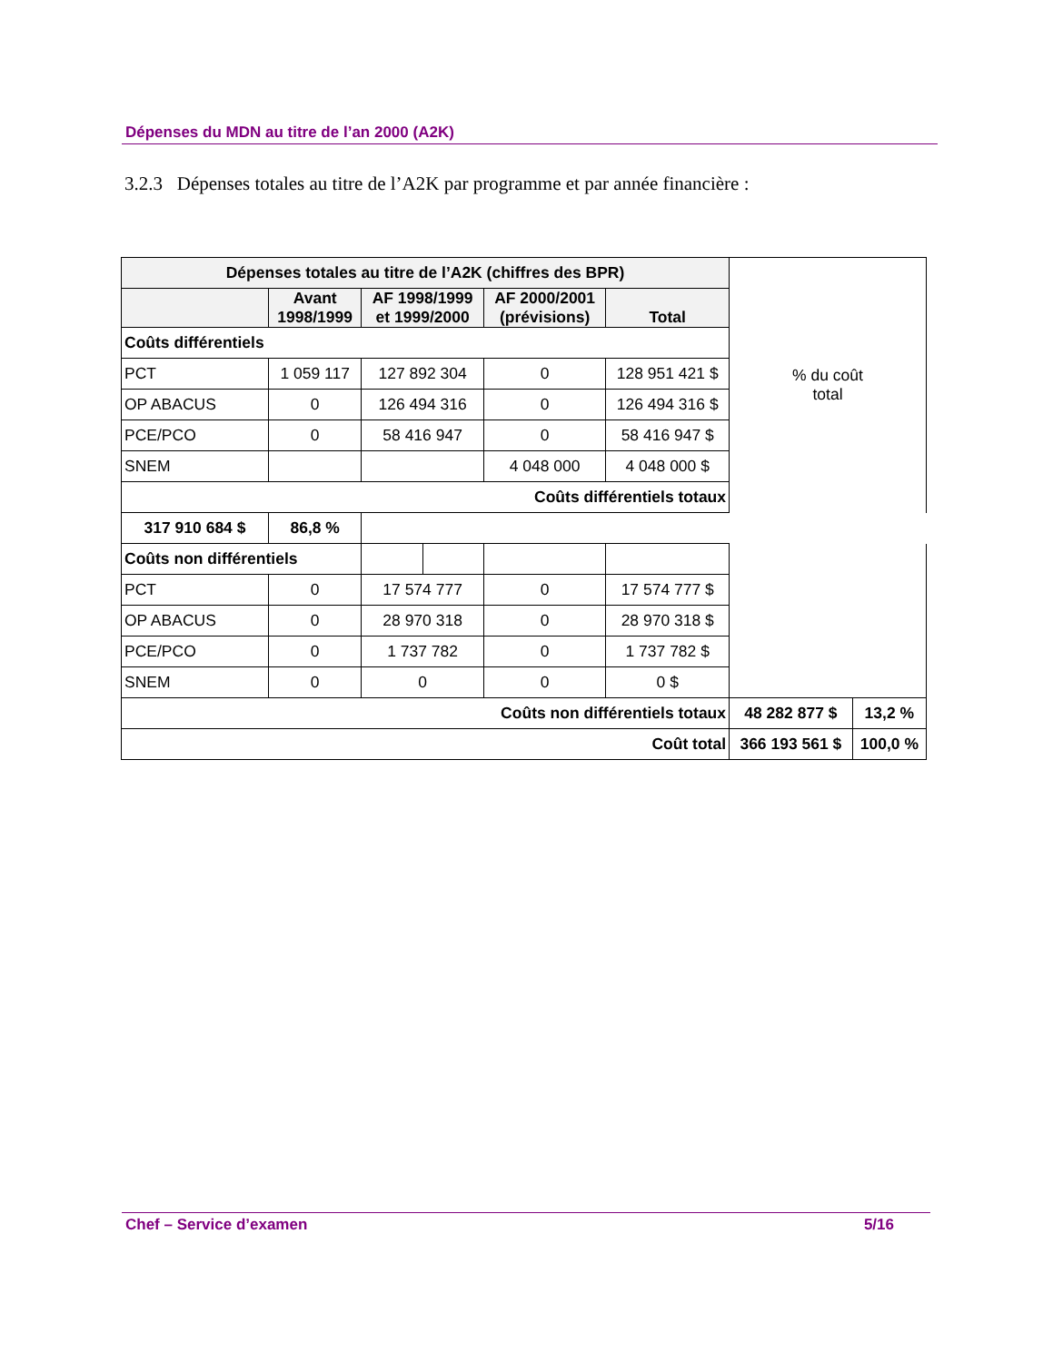Dépenses du MDN au titre de l’an 2000 (A2K)
3.2.3 Dépenses totales au titre de l’A2K par programme et par année financière :
| Dépenses totales au titre de l’A2K (chiffres des BPR) | | | | | | % du coût total | |
| | Avant 1998/1999 | AF 1998/1999 et 1999/2000 | | AF 2000/2001 (prévisions) | Total | | |
| Coûts différentiels | | | | | | | |
| PCT | 1 059 117 | 127 892 304 | | 0 | 128 951 421 $ | | |
| OP ABACUS | 0 | 126 494 316 | | 0 | 126 494 316 $ | | |
| PCE/PCO | 0 | 58 416 947 | | 0 | 58 416 947 $ | | |
| SNEM | | | | 4 048 000 | 4 048 000 $ | | |
| Coûts différentiels totaux | | | | | | | |
| | | | | | | 317 910 684 $ | 86,8 % |
| Coûts non différentiels | | | | | | | |
| PCT | 0 | 17 574 777 | | 0 | 17 574 777 $ | | |
| OP ABACUS | 0 | 28 970 318 | | 0 | 28 970 318 $ | | |
| PCE/PCO | 0 | 1 737 782 | | 0 | 1 737 782 $ | | |
| SNEM | 0 | 0 | | 0 | 0 $ | | |
| Coûts non différentiels totaux | | | | | | 48 282 877 $ | 13,2 % |
| Coût total | | | | | | 366 193 561 $ | 100,0 % |
Chef – Service d’examen 5/16